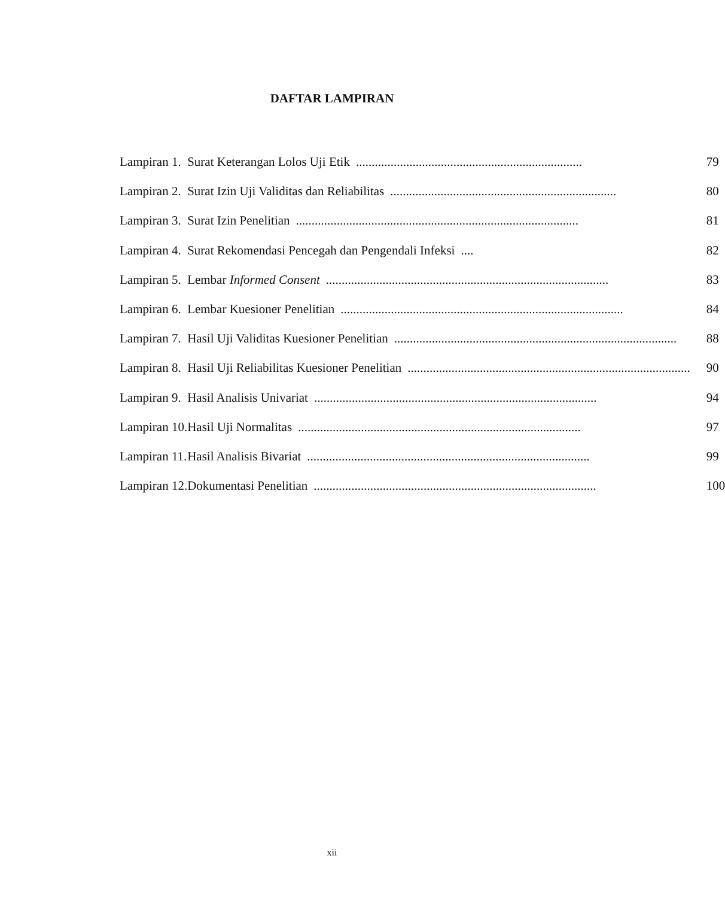DAFTAR LAMPIRAN
| Lampiran 1. | Surat Keterangan Lolos Uji Etik ........................................................................ | 79 |
| Lampiran 2. | Surat Izin Uji Validitas dan Reliabilitas ........................................................................ | 80 |
| Lampiran 3. | Surat Izin Penelitian .......................................................................................... | 81 |
| Lampiran 4. | Surat Rekomendasi Pencegah dan Pengendali Infeksi .... | 82 |
| Lampiran 5. | Lembar Informed Consent .......................................................................................... | 83 |
| Lampiran 6. | Lembar Kuesioner Penelitian .......................................................................................... | 84 |
| Lampiran 7. | Hasil Uji Validitas Kuesioner Penelitian .......................................................................................... | 88 |
| Lampiran 8. | Hasil Uji Reliabilitas Kuesioner Penelitian .......................................................................................... | 90 |
| Lampiran 9. | Hasil Analisis Univariat .......................................................................................... | 94 |
| Lampiran 10. | Hasil Uji Normalitas .......................................................................................... | 97 |
| Lampiran 11. | Hasil Analisis Bivariat .......................................................................................... | 99 |
| Lampiran 12. | Dokumentasi Penelitian .......................................................................................... | 100 |
xii